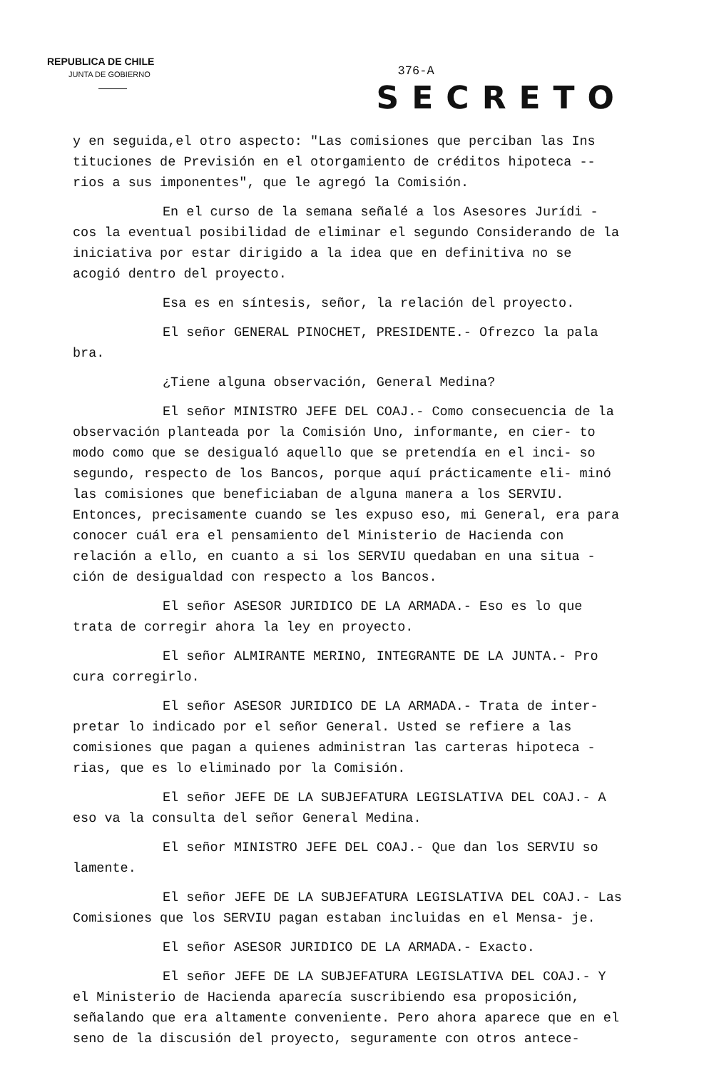REPUBLICA DE CHILE
JUNTA DE GOBIERNO
376-A
SECRETO
y en seguida,el otro aspecto: "Las comisiones que perciban las Ins tituciones de Previsión en el otorgamiento de créditos hipoteca -- rios a sus imponentes", que le agregó la Comisión.
En el curso de la semana señalé a los Asesores Jurídi - cos la eventual posibilidad de eliminar el segundo Considerando de la iniciativa por estar dirigido a la idea que en definitiva no se acogió dentro del proyecto.
Esa es en síntesis, señor, la relación del proyecto.
El señor GENERAL PINOCHET, PRESIDENTE.- Ofrezco la pala bra.
¿Tiene alguna observación, General Medina?
El señor MINISTRO JEFE DEL COAJ.- Como consecuencia de la observación planteada por la Comisión Uno, informante, en cier- to modo como que se desigualó aquello que se pretendía en el inci- so segundo, respecto de los Bancos, porque aquí prácticamente eli- minó las comisiones que beneficiaban de alguna manera a los SERVIU. Entonces, precisamente cuando se les expuso eso, mi General, era para conocer cuál era el pensamiento del Ministerio de Hacienda con relación a ello, en cuanto a si los SERVIU quedaban en una situa - ción de desigualdad con respecto a los Bancos.
El señor ASESOR JURIDICO DE LA ARMADA.- Eso es lo que trata de corregir ahora la ley en proyecto.
El señor ALMIRANTE MERINO, INTEGRANTE DE LA JUNTA.- Pro cura corregirlo.
El señor ASESOR JURIDICO DE LA ARMADA.- Trata de inter- pretar lo indicado por el señor General. Usted se refiere a las comisiones que pagan a quienes administran las carteras hipoteca - rias, que es lo eliminado por la Comisión.
El señor JEFE DE LA SUBJEFATURA LEGISLATIVA DEL COAJ.- A eso va la consulta del señor General Medina.
El señor MINISTRO JEFE DEL COAJ.- Que dan los SERVIU so lamente.
El señor JEFE DE LA SUBJEFATURA LEGISLATIVA DEL COAJ.- Las Comisiones que los SERVIU pagan estaban incluidas en el Mensa- je.
El señor ASESOR JURIDICO DE LA ARMADA.- Exacto.
El señor JEFE DE LA SUBJEFATURA LEGISLATIVA DEL COAJ.- Y el Ministerio de Hacienda aparecía suscribiendo esa proposición, señalando que era altamente conveniente. Pero ahora aparece que en el seno de la discusión del proyecto, seguramente con otros antece-